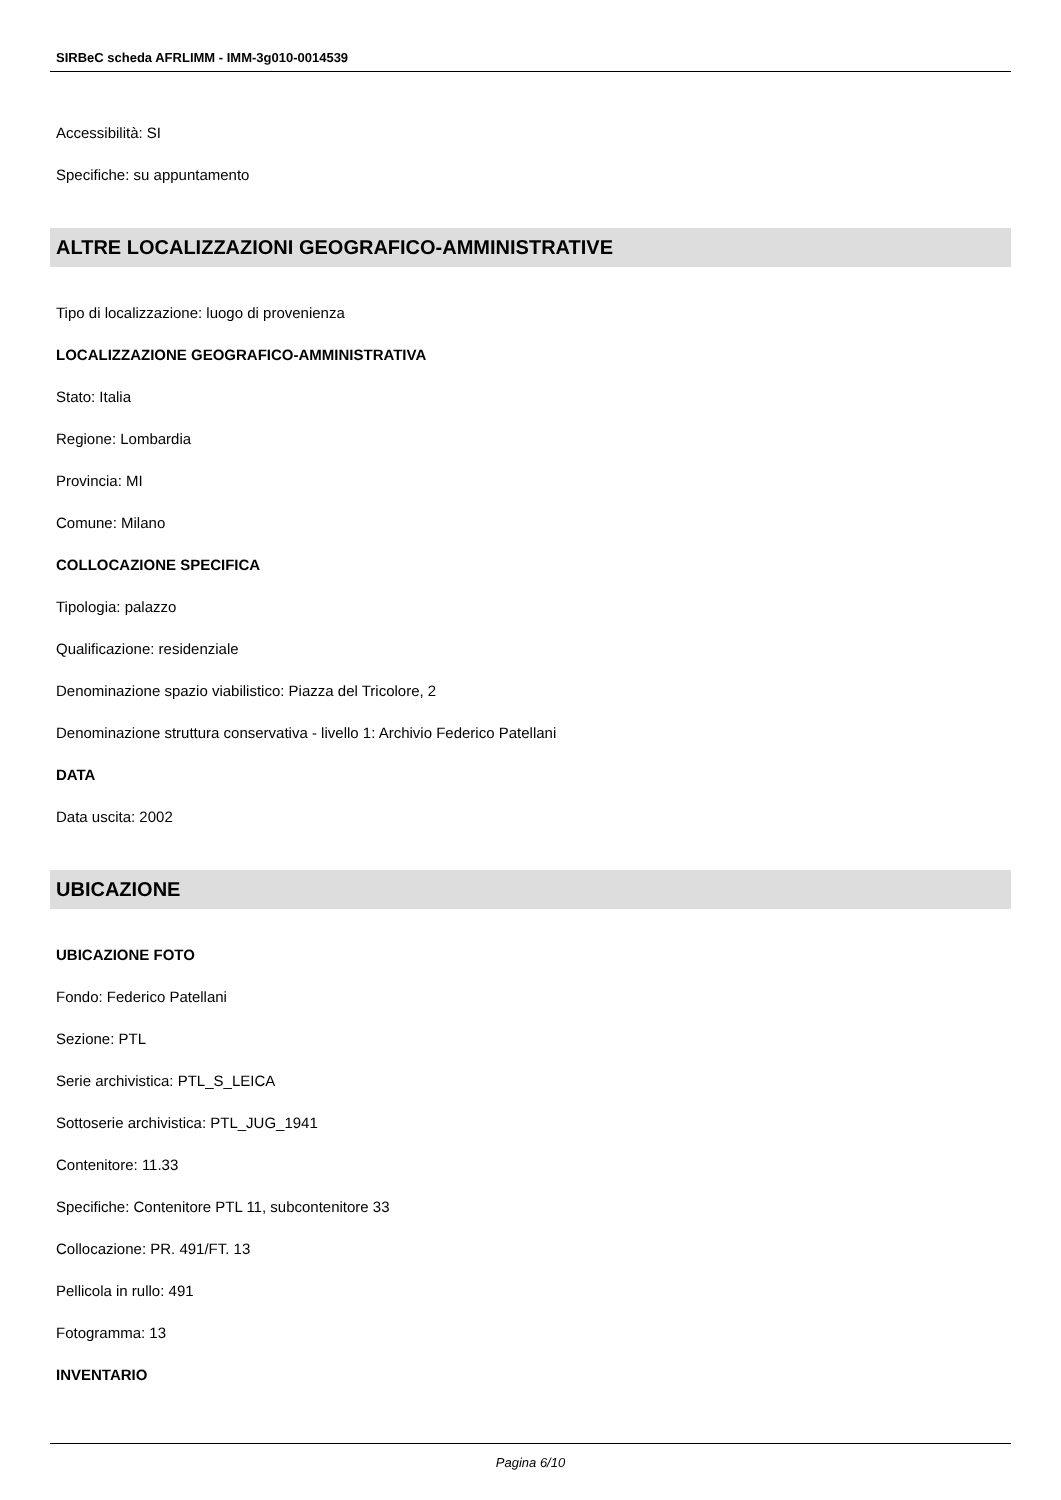SIRBeC scheda AFRLIMM - IMM-3g010-0014539
Accessibilità: SI
Specifiche: su appuntamento
ALTRE LOCALIZZAZIONI GEOGRAFICO-AMMINISTRATIVE
Tipo di localizzazione: luogo di provenienza
LOCALIZZAZIONE GEOGRAFICO-AMMINISTRATIVA
Stato: Italia
Regione: Lombardia
Provincia: MI
Comune: Milano
COLLOCAZIONE SPECIFICA
Tipologia: palazzo
Qualificazione: residenziale
Denominazione spazio viabilistico: Piazza del Tricolore, 2
Denominazione struttura conservativa - livello 1: Archivio Federico Patellani
DATA
Data uscita: 2002
UBICAZIONE
UBICAZIONE FOTO
Fondo: Federico Patellani
Sezione: PTL
Serie archivistica: PTL_S_LEICA
Sottoserie archivistica: PTL_JUG_1941
Contenitore: 11.33
Specifiche: Contenitore PTL 11, subcontenitore 33
Collocazione: PR. 491/FT. 13
Pellicola in rullo: 491
Fotogramma: 13
INVENTARIO
Pagina 6/10